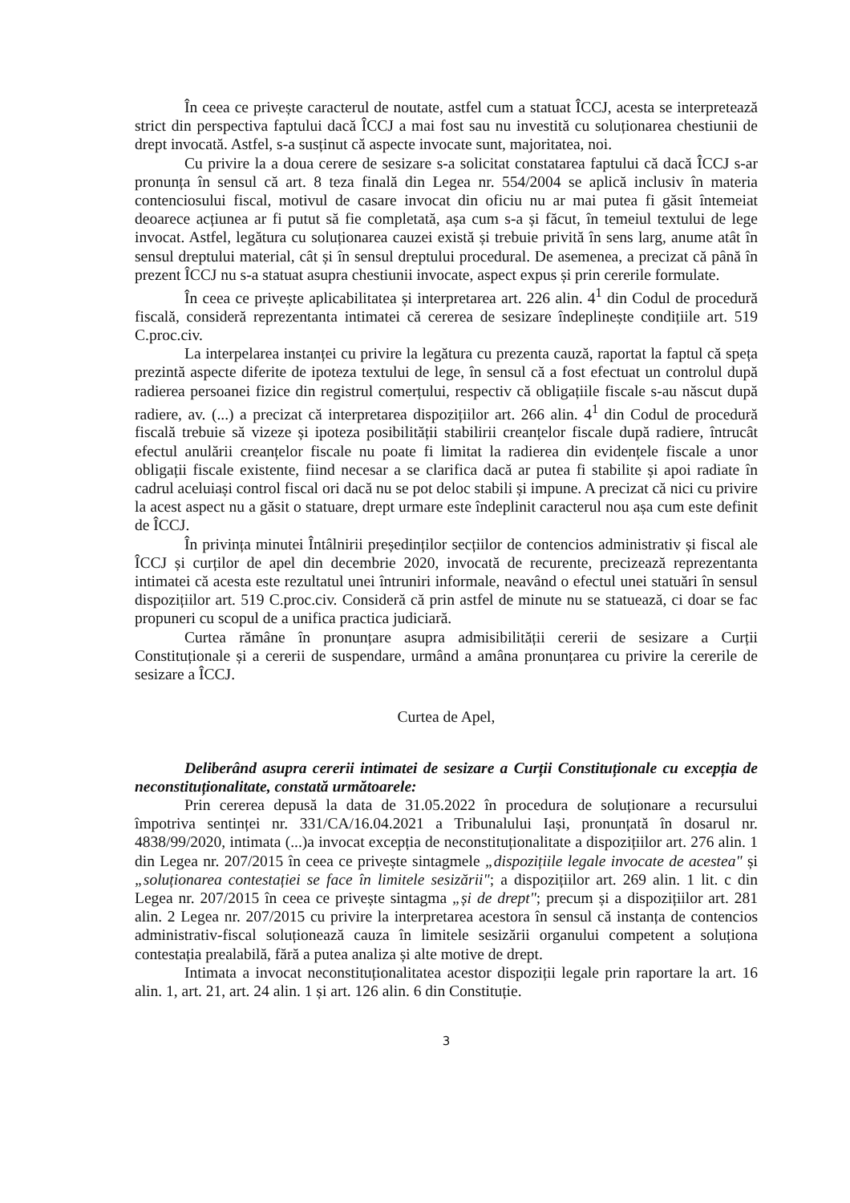În ceea ce privește caracterul de noutate, astfel cum a statuat ÎCCJ, acesta se interpretează strict din perspectiva faptului dacă ÎCCJ a mai fost sau nu investită cu soluționarea chestiunii de drept invocată. Astfel, s-a susținut că aspecte invocate sunt, majoritatea, noi.
Cu privire la a doua cerere de sesizare s-a solicitat constatarea faptului că dacă ÎCCJ s-ar pronunța în sensul că art. 8 teza finală din Legea nr. 554/2004 se aplică inclusiv în materia contenciosului fiscal, motivul de casare invocat din oficiu nu ar mai putea fi găsit întemeiat deoarece acțiunea ar fi putut să fie completată, așa cum s-a și făcut, în temeiul textului de lege invocat. Astfel, legătura cu soluționarea cauzei există și trebuie privită în sens larg, anume atât în sensul dreptului material, cât și în sensul dreptului procedural. De asemenea, a precizat că până în prezent ÎCCJ nu s-a statuat asupra chestiunii invocate, aspect expus și prin cererile formulate.
În ceea ce privește aplicabilitatea și interpretarea art. 226 alin. 4<sup>1</sup> din Codul de procedură fiscală, consideră reprezentanta intimatei că cererea de sesizare îndeplinește condițiile art. 519 C.proc.civ.
La interpelarea instanței cu privire la legătura cu prezenta cauză, raportat la faptul că speța prezintă aspecte diferite de ipoteza textului de lege, în sensul că a fost efectuat un controlul după radierea persoanei fizice din registrul comerțului, respectiv că obligațiile fiscale s-au născut după radiere, av. (...) a precizat că interpretarea dispozițiilor art. 266 alin. 4<sup>1</sup> din Codul de procedură fiscală trebuie să vizeze și ipoteza posibilității stabilirii creanțelor fiscale după radiere, întrucât efectul anulării creanțelor fiscale nu poate fi limitat la radierea din evidențele fiscale a unor obligații fiscale existente, fiind necesar a se clarifica dacă ar putea fi stabilite și apoi radiate în cadrul aceluiași control fiscal ori dacă nu se pot deloc stabili și impune. A precizat că nici cu privire la acest aspect nu a găsit o statuare, drept urmare este îndeplinit caracterul nou așa cum este definit de ÎCCJ.
În privința minutei Întâlnirii președinților secțiilor de contencios administrativ și fiscal ale ÎCCJ și curților de apel din decembrie 2020, invocată de recurente, precizează reprezentanta intimatei că acesta este rezultatul unei întruniri informale, neavând o efectul unei statuări în sensul dispozițiilor art. 519 C.proc.civ. Consideră că prin astfel de minute nu se statuează, ci doar se fac propuneri cu scopul de a unifica practica judiciară.
Curtea rămâne în pronunțare asupra admisibilității cererii de sesizare a Curții Constituționale și a cererii de suspendare, urmând a amâna pronunțarea cu privire la cererile de sesizare a ÎCCJ.
Curtea de Apel,
Deliberând asupra cererii intimatei de sesizare a Curții Constituționale cu excepția de neconstituționalitate, constată următoarele:
Prin cererea depusă la data de 31.05.2022 în procedura de soluționare a recursului împotriva sentinței nr. 331/CA/16.04.2021 a Tribunalului Iași, pronunțată în dosarul nr. 4838/99/2020, intimata (...)a invocat excepția de neconstituționalitate a dispozițiilor art. 276 alin. 1 din Legea nr. 207/2015 în ceea ce privește sintagmele „dispozițiile legale invocate de acestea" și „soluționarea contestației se face în limitele sesizării"; a dispozițiilor art. 269 alin. 1 lit. c din Legea nr. 207/2015 în ceea ce privește sintagma „și de drept"; precum și a dispozițiilor art. 281 alin. 2 Legea nr. 207/2015 cu privire la interpretarea acestora în sensul că instanța de contencios administrativ-fiscal soluționează cauza în limitele sesizării organului competent a soluționa contestația prealabilă, fără a putea analiza și alte motive de drept.
Intimata a invocat neconstituționalitatea acestor dispoziții legale prin raportare la art. 16 alin. 1, art. 21, art. 24 alin. 1 și art. 126 alin. 6 din Constituție.
3